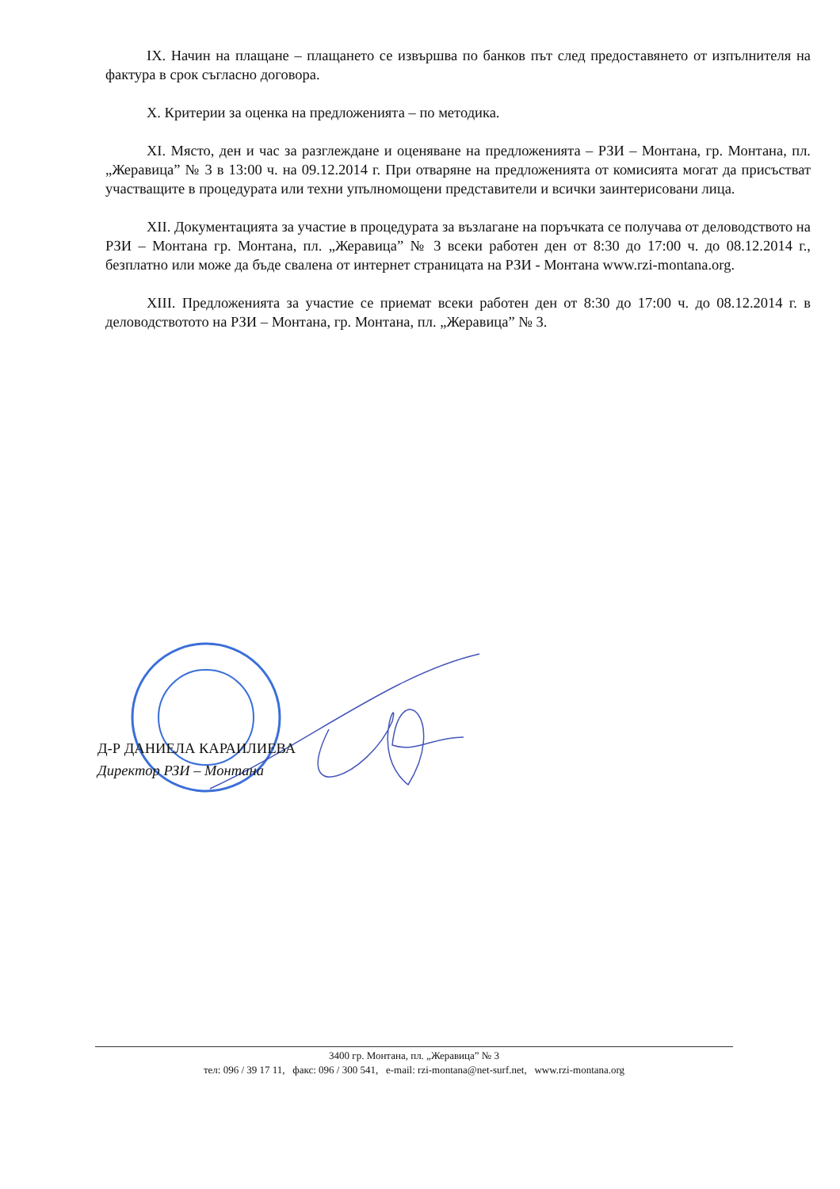IX. Начин на плащане – плащането се извършва по банков път след предоставянето от изпълнителя на фактура в срок съгласно договора.
X. Критерии за оценка на предложенията – по методика.
XI. Място, ден и час за разглеждане и оценяване на предложенията – РЗИ – Монтана, гр. Монтана, пл. „Жеравица” № 3 в 13:00 ч. на 09.12.2014 г. При отваряне на предложенията от комисията могат да присъстват участващите в процедурата или техни упълномощени представители и всички заинтерисовани лица.
XII. Документацията за участие в процедурата за възлагане на поръчката се получава от деловодството на РЗИ – Монтана гр. Монтана, пл. „Жеравица” № 3 всеки работен ден от 8:30 до 17:00 ч. до 08.12.2014 г., безплатно или може да бъде свалена от интернет страницата на РЗИ - Монтана www.rzi-montana.org.
XIII. Предложенията за участие се приемат всеки работен ден от 8:30 до 17:00 ч. до 08.12.2014 г. в деловодствотото на РЗИ – Монтана, гр. Монтана, пл. „Жеравица” № 3.
Д-Р ДАНИЕЛА КАРАИЛИЕВА
Директор РЗИ – Монтана
3400 гр. Монтана, пл. „Жеравица” № 3
тел: 096 / 39 17 11, факс: 096 / 300 541, e-mail: rzi-montana@net-surf.net, www.rzi-montana.org